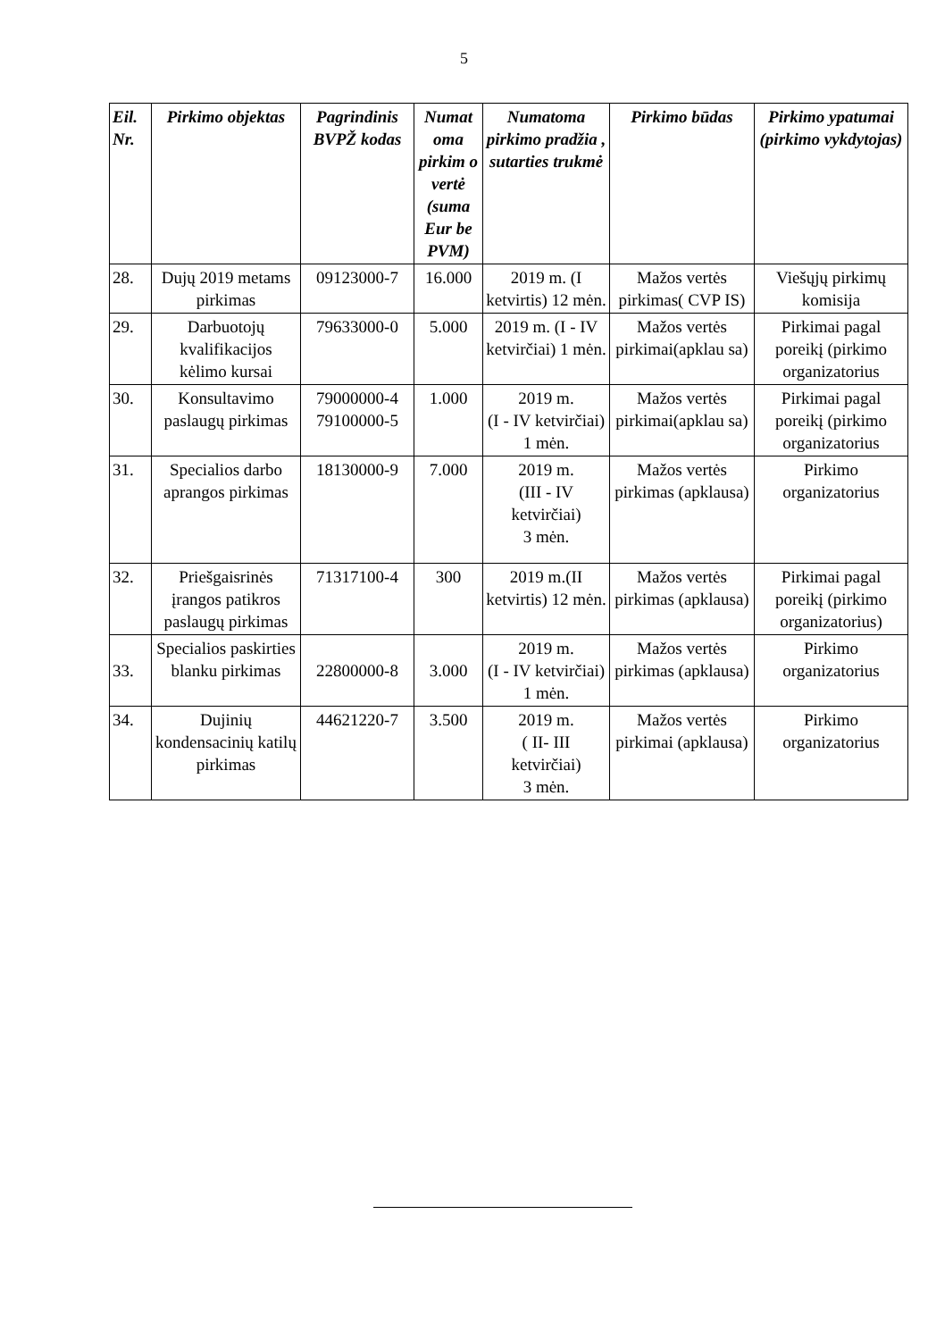5
| Eil. Nr. | Pirkimo objektas | Pagrindinis BVPŽ kodas | Numat oma pirkim o vertė (suma Eur be PVM) | Numatoma pirkimo pradžia , sutarties trukmė | Pirkimo būdas | Pirkimo ypatumai (pirkimo vykdytojas) |
| --- | --- | --- | --- | --- | --- | --- |
| 28. | Dujų 2019 metams pirkimas | 09123000-7 | 16.000 | 2019 m. (I ketvirtis) 12 mėn. | Mažos vertės pirkimas( CVP IS) | Viešųjų pirkimų komisija |
| 29. | Darbuotojų kvalifikacijos kėlimo kursai | 79633000-0 | 5.000 | 2019 m. (I - IV ketvirčiai) 1 mėn. | Mažos vertės pirkimai(apklau sa) | Pirkimai pagal poreikį (pirkimo organizatorius |
| 30. | Konsultavimo paslaugų pirkimas | 79000000-4 79100000-5 | 1.000 | 2019 m. (I - IV ketvirčiai) 1 mėn. | Mažos vertės pirkimai(apklau sa) | Pirkimai pagal poreikį (pirkimo organizatorius |
| 31. | Specialios darbo aprangos pirkimas | 18130000-9 | 7.000 | 2019 m. (III - IV ketvirčiai) 3 mėn. | Mažos vertės pirkimas (apklausa) | Pirkimo organizatorius |
| 32. | Priešgaisrinės įrangos patikros paslaugų pirkimas | 71317100-4 | 300 | 2019 m.(II ketvirtis) 12 mėn. | Mažos vertės pirkimas (apklausa) | Pirkimai pagal poreikį (pirkimo organizatorius) |
| 33. | Specialios paskirties blanku pirkimas | 22800000-8 | 3.000 | 2019 m. (I - IV ketvirčiai) 1 mėn. | Mažos vertės pirkimas (apklausa) | Pirkimo organizatorius |
| 34. | Dujinių kondensacinių katilų pirkimas | 44621220-7 | 3.500 | 2019 m. ( II- III ketvirčiai) 3 mėn. | Mažos vertės pirkimai (apklausa) | Pirkimo organizatorius |